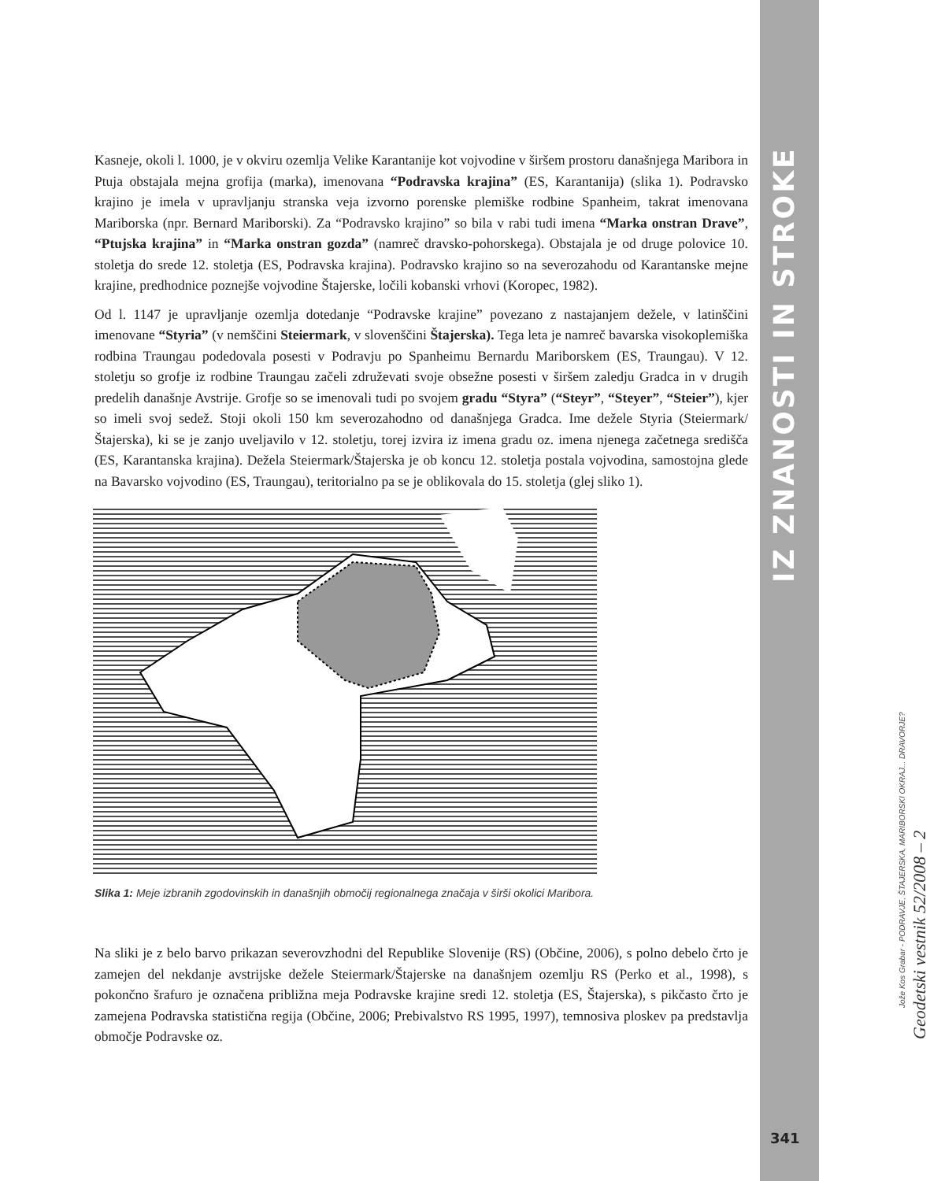Kasneje, okoli l. 1000, je v okviru ozemlja Velike Karantanije kot vojvodine v širšem prostoru današnjega Maribora in Ptuja obstajala mejna grofija (marka), imenovana “Podravska krajina” (ES, Karantanija) (slika 1). Podravsko krajino je imela v upravljanju stranska veja izvorno porenske plemiške rodbine Spanheim, takrat imenovana Mariborska (npr. Bernard Mariborski). Za “Podravsko krajino” so bila v rabi tudi imena “Marka onstran Drave”, “Ptujska krajina” in “Marka onstran gozda” (namreč dravsko-pohorskega). Obstajala je od druge polovice 10. stoletja do srede 12. stoletja (ES, Podravska krajina). Podravsko krajino so na severozahodu od Karantanske mejne krajine, predhodnice poznejše vojvodine Štajerske, ločili kobanski vrhovi (Koropec, 1982).
Od l. 1147 je upravljanje ozemlja dotedanje “Podravske krajine” povezano z nastajanjem dežele, v latinščini imenovane “Styria” (v nemščini Steiermark, v slovenščini Štajerska). Tega leta je namreč bavarska visokoplemiška rodbina Traungau podedovala posesti v Podravju po Spanheimu Bernardu Mariborskem (ES, Traungau). V 12. stoletju so grofje iz rodbine Traungau začeli združevati svoje obsežne posesti v širšem zaledju Gradca in v drugih predelih današnje Avstrije. Grofje so se imenovali tudi po svojem gradu “Styra” (“Steyr”, “Steyer”, “Steier”), kjer so imeli svoj sedež. Stoji okoli 150 km severozahodno od današnjega Gradca. Ime dežele Styria (Steiermark/Štajerska), ki se je zanjo uveljavilo v 12. stoletju, torej izvira iz imena gradu oz. imena njenega začetnega središča (ES, Karantanska krajina). Dežela Steiermark/Štajerska je ob koncu 12. stoletja postala vojvodina, samostojna glede na Bavarsko vojvodino (ES, Traungau), teritorialno pa se je oblikovala do 15. stoletja (glej sliko 1).
Slika 1: Meje izbranih zgodovinskih in današnjih območij regionalnega značaja v širši okolici Maribora.
Na sliki je z belo barvo prikazan severovzhodni del Republike Slovenije (RS) (Občine, 2006), s polno debelo črto je zamejen del nekdanje avstrijske dežele Steiermark/Štajerske na današnjem ozemlju RS (Perko et al., 1998), s pokončno šrafuro je označena približna meja Podravske krajine sredi 12. stoletja (ES, Štajerska), s pikčasto črto je zamejena Podravska statistična regija (Občine, 2006; Prebivalstvo RS 1995, 1997), temnosiva ploskev pa predstavlja območje Podravske oz.
IZ ZNANOSTI IN STROKE
Jože Kos Grabar - PODRAVJE, ŠTAJERSKA, MARIBORSKI OKRAJ... DRAVORJE?
Geodetski vestnik 52/2008 – 2
341